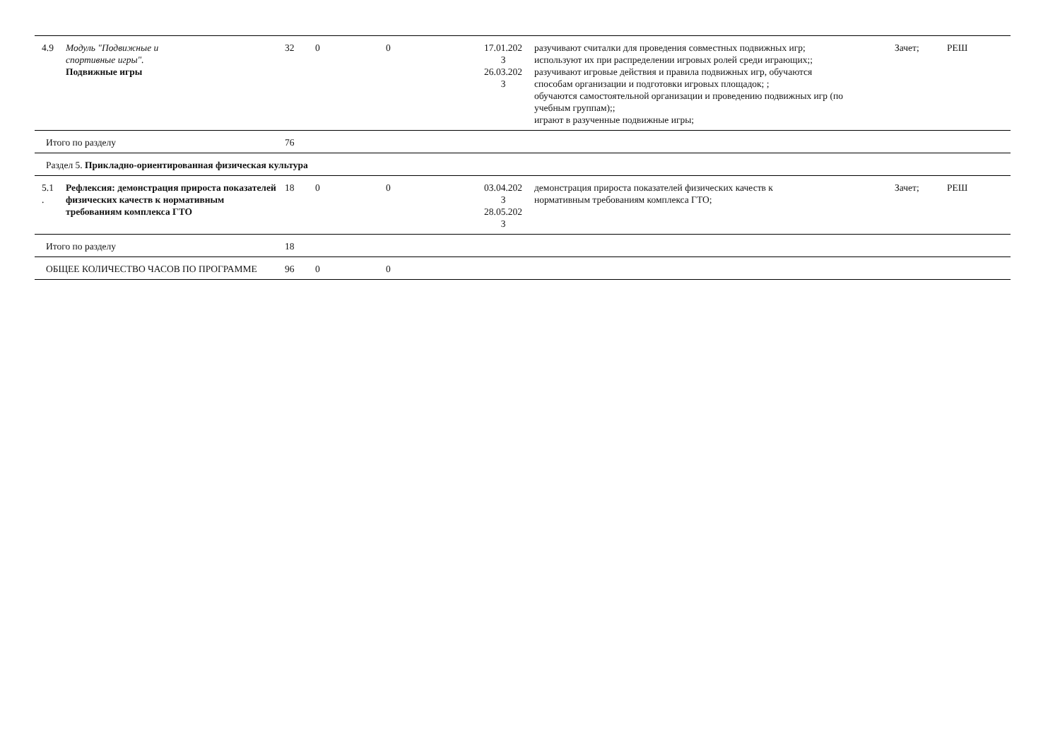| 4.9 | Модуль "Подвижные и спортивные игры". Подвижные игры | 32 | 0 | 0 | 17.01.202 3 26.03.202 3 | разучивают считалки для проведения совместных подвижных игр; используют их при распределении игровых ролей среди играющих;; разучивают игровые действия и правила подвижных игр, обучаются способам организации и подготовки игровых площадок; ; обучаются самостоятельной организации и проведению подвижных игр (по учебным группам);; играют в разученные подвижные игры; | Зачет; | РЕШ |
| Итого по разделу | | 76 | | | | | | |
| Раздел 5. Прикладно-ориентированная физическая культура | | | | | | | | |
| 5.1 . | Рефлексия: демонстрация прироста показателей физических качеств к нормативным требованиям комплекса ГТО | 18 | 0 | 0 | 03.04.202 3 28.05.202 3 | демонстрация прироста показателей физических качеств к нормативным требованиям комплекса ГТО; | Зачет; | РЕШ |
| Итого по разделу | | 18 | | | | | | |
| ОБЩЕЕ КОЛИЧЕСТВО ЧАСОВ ПО ПРОГРАММЕ | | 96 | 0 | 0 | | | | |